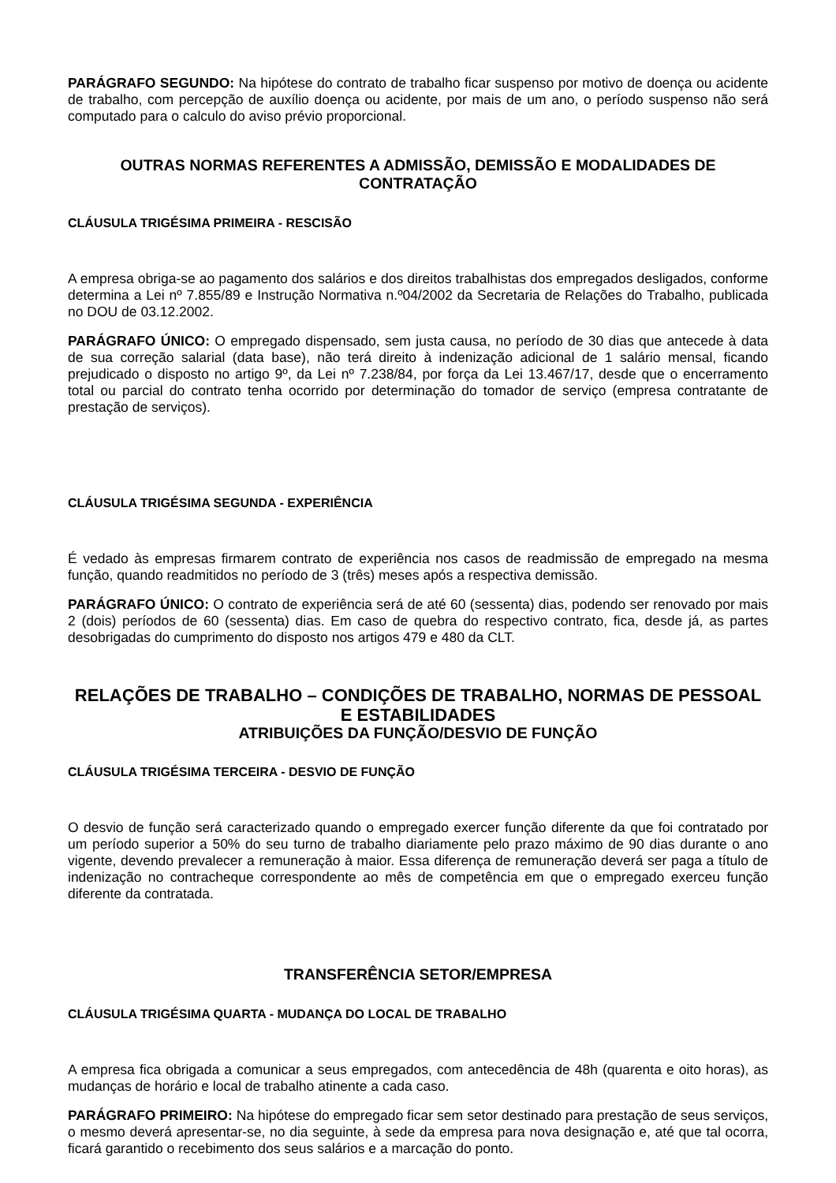PARÁGRAFO SEGUNDO: Na hipótese do contrato de trabalho ficar suspenso por motivo de doença ou acidente de trabalho, com percepção de auxílio doença ou acidente, por mais de um ano, o período suspenso não será computado para o calculo do aviso prévio proporcional.
OUTRAS NORMAS REFERENTES A ADMISSÃO, DEMISSÃO E MODALIDADES DE CONTRATAÇÃO
CLÁUSULA TRIGÉSIMA PRIMEIRA - RESCISÃO
A empresa obriga-se ao pagamento dos salários e dos direitos trabalhistas dos empregados desligados, conforme determina a Lei nº 7.855/89 e Instrução Normativa n.º04/2002 da Secretaria de Relações do Trabalho, publicada no DOU de 03.12.2002.
PARÁGRAFO ÚNICO: O empregado dispensado, sem justa causa, no período de 30 dias que antecede à data de sua correção salarial (data base), não terá direito à indenização adicional de 1 salário mensal, ficando prejudicado o disposto no artigo 9º, da Lei nº 7.238/84, por força da Lei 13.467/17, desde que o encerramento total ou parcial do contrato tenha ocorrido por determinação do tomador de serviço (empresa contratante de prestação de serviços).
CLÁUSULA TRIGÉSIMA SEGUNDA - EXPERIÊNCIA
É vedado às empresas firmarem contrato de experiência nos casos de readmissão de empregado na mesma função, quando readmitidos no período de 3 (três) meses após a respectiva demissão.
PARÁGRAFO ÚNICO: O contrato de experiência será de até 60 (sessenta) dias, podendo ser renovado por mais 2 (dois) períodos de 60 (sessenta) dias. Em caso de quebra do respectivo contrato, fica, desde já, as partes desobrigadas do cumprimento do disposto nos artigos 479 e 480 da CLT.
RELAÇÕES DE TRABALHO – CONDIÇÕES DE TRABALHO, NORMAS DE PESSOAL E ESTABILIDADES
ATRIBUIÇÕES DA FUNÇÃO/DESVIO DE FUNÇÃO
CLÁUSULA TRIGÉSIMA TERCEIRA - DESVIO DE FUNÇÃO
O desvio de função será caracterizado quando o empregado exercer função diferente da que foi contratado por um período superior a 50% do seu turno de trabalho diariamente pelo prazo máximo de 90 dias durante o ano vigente, devendo prevalecer a remuneração à maior. Essa diferença de remuneração deverá ser paga a título de indenização no contracheque correspondente ao mês de competência em que o empregado exerceu função diferente da contratada.
TRANSFERÊNCIA SETOR/EMPRESA
CLÁUSULA TRIGÉSIMA QUARTA - MUDANÇA DO LOCAL DE TRABALHO
A empresa fica obrigada a comunicar a seus empregados, com antecedência de 48h (quarenta e oito horas), as mudanças de horário e local de trabalho atinente a cada caso.
PARÁGRAFO PRIMEIRO: Na hipótese do empregado ficar sem setor destinado para prestação de seus serviços, o mesmo deverá apresentar-se, no dia seguinte, à sede da empresa para nova designação e, até que tal ocorra, ficará garantido o recebimento dos seus salários e a marcação do ponto.